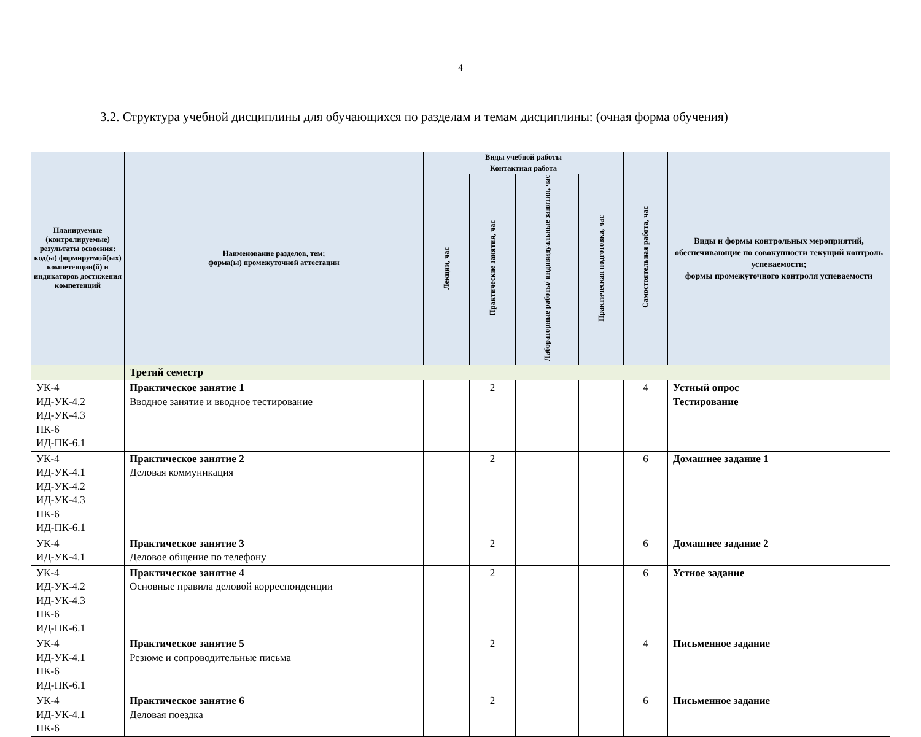4
3.2. Структура учебной дисциплины для обучающихся по разделам и темам дисциплины: (очная форма обучения)
| Планируемые (контролируемые) результаты освоения: код(ы) формируемой(ых) компетенции(й) и индикаторов достижения компетенций | Наименование разделов, тем; форма(ы) промежуточной аттестации | Виды учебной работы | | | | Самостоятельная работа, час | Виды и формы контрольных мероприятий, обеспечивающие по совокупности текущий контроль успеваемости; формы промежуточного контроля успеваемости |
| --- | --- | --- | --- | --- | --- | --- | --- |
| | | Контактная работа | | | | | |
| | | Лекции, час | Практические занятия, час | Лабораторные работы/ индивидуальные занятия, час | Практическая подготовка, час | | |
| | Третий семестр | | | | | | |
| УК-4 ИД-УК-4.2 ИД-УК-4.3 ПК-6 ИД-ПК-6.1 | Практическое занятие 1 Вводное занятие и вводное тестирование | | 2 | | | 4 | Устный опрос Тестирование |
| УК-4 ИД-УК-4.1 ИД-УК-4.2 ИД-УК-4.3 ПК-6 ИД-ПК-6.1 | Практическое занятие 2 Деловая коммуникация | | 2 | | | 6 | Домашнее задание 1 |
| УК-4 ИД-УК-4.1 | Практическое занятие 3 Деловое общение по телефону | | 2 | | | 6 | Домашнее задание 2 |
| УК-4 ИД-УК-4.2 ИД-УК-4.3 ПК-6 ИД-ПК-6.1 | Практическое занятие 4 Основные правила деловой корреспонденции | | 2 | | | 6 | Устное задание |
| УК-4 ИД-УК-4.1 ПК-6 ИД-ПК-6.1 | Практическое занятие 5 Резюме и сопроводительные письма | | 2 | | | 4 | Письменное задание |
| УК-4 ИД-УК-4.1 ПК-6 | Практическое занятие 6 Деловая поездка | | 2 | | | 6 | Письменное задание |